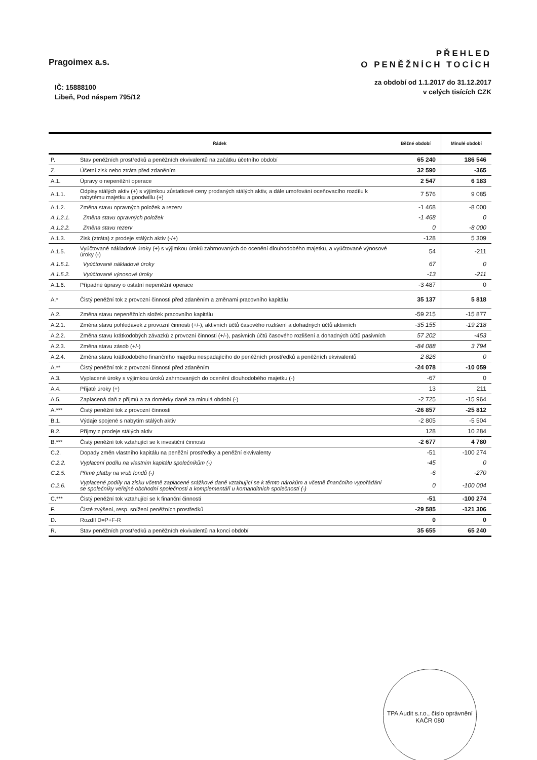Pragoimex a.s.
IČ: 15888100
Libeň, Pod náspem 795/12
PŘEHLED
O PENĚŽNÍCH TOCÍCH
za období od 1.1.2017 do 31.12.2017
v celých tisících CZK
| Řádek | | Běžné období | Minulé období |
| --- | --- | --- | --- |
| P. | Stav peněžních prostředků a peněžních ekvivalentů na začátku účetního období | 65 240 | 186 546 |
| Z. | Účetní zisk nebo ztráta před zdaněním | 32 590 | -365 |
| A.1. | Úpravy o nepeněžní operace | 2 547 | 6 183 |
| A.1.1. | Odpisy stálých aktiv (+) s výjimkou zůstatkové ceny prodaných stálých aktiv, a dále umořování oceňovacího rozdílu k nabytému majetku a goodwillu (+) | 7 576 | 9 085 |
| A.1.2. | Změna stavu opravných položek a rezerv | -1 468 | -8 000 |
| A.1.2.1. | Změna stavu opravných položek | -1 468 | 0 |
| A.1.2.2. | Změna stavu rezerv | 0 | -8 000 |
| A.1.3. | Zisk (ztráta) z prodeje stálých aktiv (-/+) | -128 | 5 309 |
| A.1.5. | Vyúčtované nákladové úroky (+) s výjimkou úroků zahrnovaných do ocenění dlouhodobého majetku, a vyúčtované výnosové úroky (-) | 54 | -211 |
| A.1.5.1. | Vyúčtované nákladové úroky | 67 | 0 |
| A.1.5.2. | Vyúčtované výnosové úroky | -13 | -211 |
| A.1.6. | Případné úpravy o ostatní nepeněžní operace | -3 487 | 0 |
| A.* | Čistý peněžní tok z provozní činnosti před zdaněním a změnami pracovního kapitálu | 35 137 | 5 818 |
| A.2. | Změna stavu nepeněžních složek pracovního kapitálu | -59 215 | -15 877 |
| A.2.1. | Změna stavu pohledávek z provozní činnosti (+/-), aktivních účtů časového rozlišení a dohadných účtů aktivních | -35 155 | -19 218 |
| A.2.2. | Změna stavu krátkodobých závazků z provozní činnosti (+/-), pasivních účtů časového rozlišení a dohadných účtů pasivních | 57 202 | -453 |
| A.2.3. | Změna stavu zásob (+/-) | -84 088 | 3 794 |
| A.2.4. | Změna stavu krátkodobého finančního majetku nespadajícího do peněžních prostředků a peněžních ekvivalentů | 2 826 | 0 |
| A.** | Čistý peněžní tok z provozní činnosti před zdaněním | -24 078 | -10 059 |
| A.3. | Vyplacené úroky s výjimkou úroků zahrnovaných do ocenění dlouhodobého majetku (-) | -67 | 0 |
| A.4. | Přijaté úroky (+) | 13 | 211 |
| A.5. | Zaplacená daň z příjmů a za doměrky daně za minulá období (-) | -2 725 | -15 964 |
| A.*** | Čistý peněžní tok z provozní činnosti | -26 857 | -25 812 |
| B.1. | Výdaje spojené s nabytím stálých aktiv | -2 805 | -5 504 |
| B.2. | Příjmy z prodeje stálých aktiv | 128 | 10 284 |
| B.*** | Čistý peněžní tok vztahující se k investiční činnosti | -2 677 | 4 780 |
| C.2. | Dopady změn vlastního kapitálu na peněžní prostředky a peněžní ekvivalenty | -51 | -100 274 |
| C.2.2. | Vyplacení podílu na vlastním kapitálu společníkům (-) | -45 | 0 |
| C.2.5. | Přímé platby na vrub fondů (-) | -6 | -270 |
| C.2.6. | Vyplacené podíly na zisku včetně zaplacené srážkové daně vztahující se k těmto nárokům a včetně finančního vypořádání se společníky veřejné obchodní společnosti a komplementáři u komanditních společností (-) | 0 | -100 004 |
| C.*** | Čistý peněžní tok vztahující se k finanční činnosti | -51 | -100 274 |
| F. | Čisté zvýšení, resp. snížení peněžních prostředků | -29 585 | -121 306 |
| D. | Rozdíl D=P+F-R | 0 | 0 |
| R. | Stav peněžních prostředků a peněžních ekvivalentů na konci období | 35 655 | 65 240 |
TPA Audit s.r.o., číslo oprávnění KAČR 080